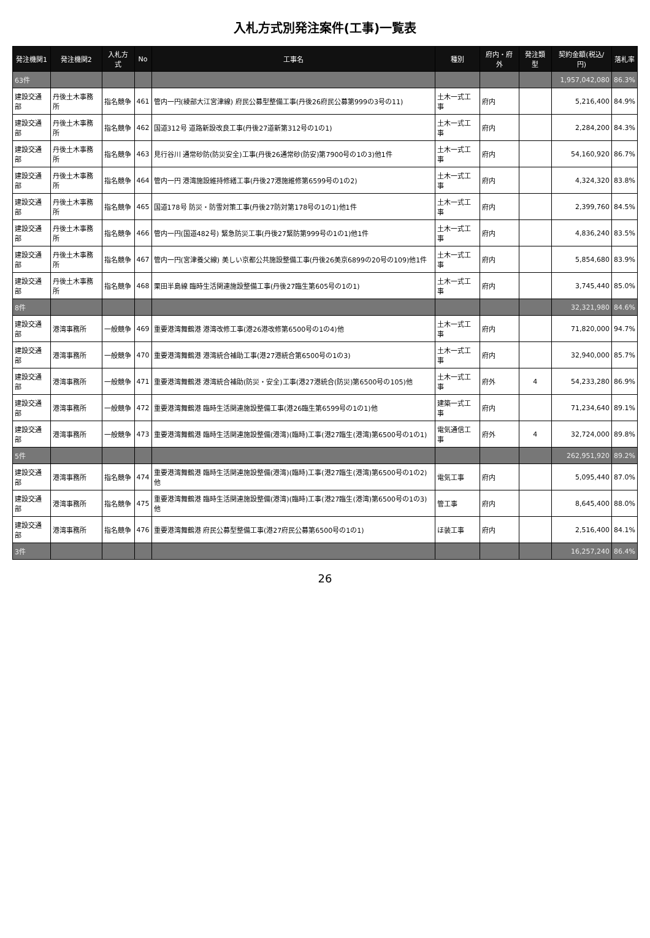入札方式別発注案件(工事)一覧表
| 発注機関1 | 発注機関2 | 入札方式 | No | 工事名 | 種別 | 府内・府外 | 発注類型 | 契約金額(税込/円) | 落札率 |
| --- | --- | --- | --- | --- | --- | --- | --- | --- | --- |
| 63件 | | | | | | | | 1,957,042,080 | 86.3% |
| 建設交通部 | 丹後土木事務所 | 指名競争 | 461 | 管内一円(綾部大江宮津線) 府民公募型整備工事(丹後26府民公募第999の3号の11) | 土木一式工事 | 府内 | | 5,216,400 | 84.9% |
| 建設交通部 | 丹後土木事務所 | 指名競争 | 462 | 国道312号 道路新設改良工事(丹後27道新第312号の1の1) | 土木一式工事 | 府内 | | 2,284,200 | 84.3% |
| 建設交通部 | 丹後土木事務所 | 指名競争 | 463 | 見行谷川 通常砂防(防災安全)工事(丹後26通常砂(防安)第7900号の1の3)他1件 | 土木一式工事 | 府内 | | 54,160,920 | 86.7% |
| 建設交通部 | 丹後土木事務所 | 指名競争 | 464 | 管内一円 港湾施設維持修繕工事(丹後27港施維修第6599号の1の2) | 土木一式工事 | 府内 | | 4,324,320 | 83.8% |
| 建設交通部 | 丹後土木事務所 | 指名競争 | 465 | 国道178号 防災・防雪対策工事(丹後27防対第178号の1の1)他1件 | 土木一式工事 | 府内 | | 2,399,760 | 84.5% |
| 建設交通部 | 丹後土木事務所 | 指名競争 | 466 | 管内一円(国道482号) 緊急防災工事(丹後27緊防第999号の1の1)他1件 | 土木一式工事 | 府内 | | 4,836,240 | 83.5% |
| 建設交通部 | 丹後土木事務所 | 指名競争 | 467 | 管内一円(宮津養父線) 美しい京都公共施設整備工事(丹後26美京6899の20号の109)他1件 | 土木一式工事 | 府内 | | 5,854,680 | 83.9% |
| 建設交通部 | 丹後土木事務所 | 指名競争 | 468 | 栗田半島線 臨時生活関連施設整備工事(丹後27臨生第605号の1の1) | 土木一式工事 | 府内 | | 3,745,440 | 85.0% |
| 8件 | | | | | | | | 32,321,980 | 84.6% |
| 建設交通部 | 港湾事務所 | 一般競争 | 469 | 重要港湾舞鶴港 港湾改修工事(港26港改修第6500号の1の4)他 | 土木一式工事 | 府内 | | 71,820,000 | 94.7% |
| 建設交通部 | 港湾事務所 | 一般競争 | 470 | 重要港湾舞鶴港 港湾統合補助工事(港27港統合第6500号の1の3) | 土木一式工事 | 府内 | | 32,940,000 | 85.7% |
| 建設交通部 | 港湾事務所 | 一般競争 | 471 | 重要港湾舞鶴港 港湾統合補助(防災・安全)工事(港27港統合(防災)第6500号の105)他 | 土木一式工事 | 府外 | 4 | 54,233,280 | 86.9% |
| 建設交通部 | 港湾事務所 | 一般競争 | 472 | 重要港湾舞鶴港 臨時生活関連施設整備工事(港26臨生第6599号の1の1)他 | 建築一式工事 | 府内 | | 71,234,640 | 89.1% |
| 建設交通部 | 港湾事務所 | 一般競争 | 473 | 重要港湾舞鶴港 臨時生活関連施設整備(港湾)(臨時)工事(港27臨生(港湾)第6500号の1の1) | 電気通信工事 | 府外 | 4 | 32,724,000 | 89.8% |
| 5件 | | | | | | | | 262,951,920 | 89.2% |
| 建設交通部 | 港湾事務所 | 指名競争 | 474 | 重要港湾舞鶴港 臨時生活関連施設整備(港湾)(臨時)工事(港27臨生(港湾)第6500号の1の2)他 | 電気工事 | 府内 | | 5,095,440 | 87.0% |
| 建設交通部 | 港湾事務所 | 指名競争 | 475 | 重要港湾舞鶴港 臨時生活関連施設整備(港湾)(臨時)工事(港27臨生(港湾)第6500号の1の3)他 | 管工事 | 府内 | | 8,645,400 | 88.0% |
| 建設交通部 | 港湾事務所 | 指名競争 | 476 | 重要港湾舞鶴港 府民公募型整備工事(港27府民公募第6500号の1の1) | ほ装工事 | 府内 | | 2,516,400 | 84.1% |
| 3件 | | | | | | | | 16,257,240 | 86.4% |
26